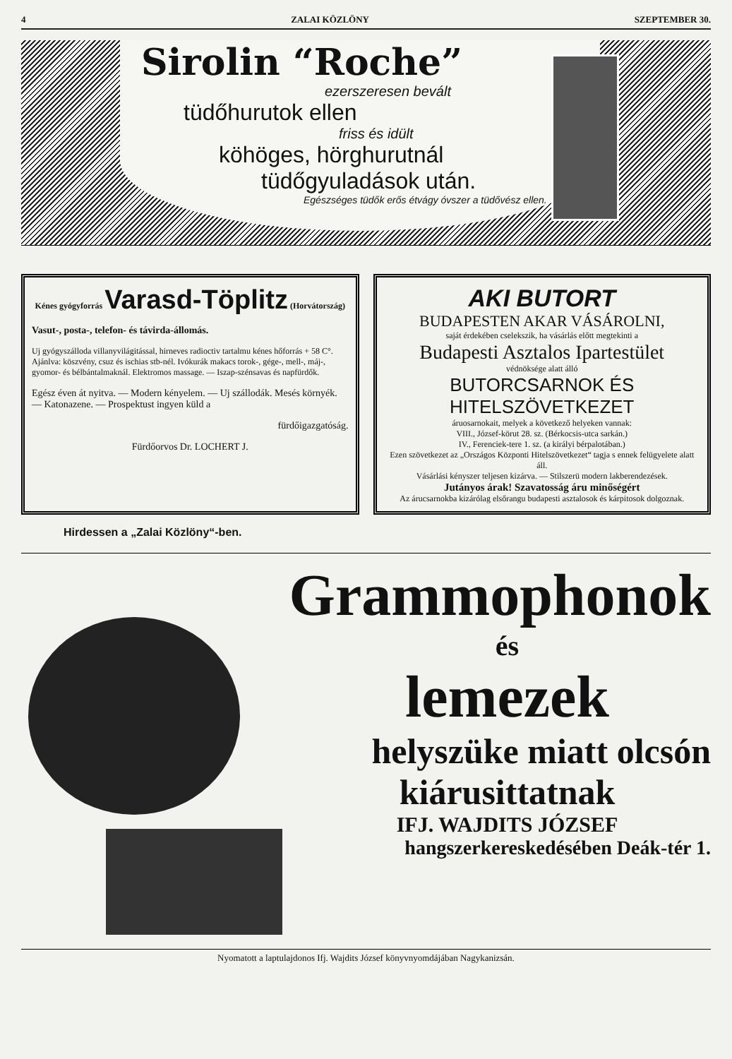4 ZALAI KÖZLÖNY SZEPTEMBER 30.
Sirolin “Roche”
ezerszeresen bevált
tüdőhurutok ellen
friss és idült
köhöges, hörghurutnál
tüdőgyuladások után.
Egészséges tüdők erős étvágy óvszer a tüdővész ellen.
Kénes gyógyforrás Varasd-Töplitz (Horvátország)
Vasut-, posta-, telefon- és távirda-állomás.
Uj gyógyszálloda villanyvilágitással, hirneves radioctiv tartalmu kénes hőforrás + 58 C°. Ajánlva: köszvény, csuz és ischias stb-nél. Ivókurák makacs torok-, gége-, mell-, máj-, gyomor- és bélbántalmaknál. Elektromos massage. — Iszap-szénsavas és napfürdők.
Egész éven át nyitva. — Modern kényelem. — Uj szállodák. Mesés környék. — Katonazene. — Prospektust ingyen küld a
fürdőigazgatóság.
Fürdőorvos Dr. LOCHERT J.
AKI BUTORT
BUDAPESTEN AKAR VÁSÁROLNI,
saját érdekében cselekszik, ha vásárlás előtt megtekinti a
Budapesti Asztalos Ipartestület
védnöksége alatt álló
BUTORCSARNOK ÉS HITELSZÖVETKEZET
áruosarnokait, melyek a következő helyeken vannak:
VIII., József-körut 28. sz. (Bérkocsis-utca sarkán.)
IV., Ferenciek-tere 1. sz. (a királyi bérpalotában.)
Ezen szövetkezet az „Országos Központi Hitelszövetkezet“ tagja s ennek felügyelete alatt áll.
Vásárlási kényszer teljesen kizárva. — Stilszerü modern lakberendezések.
Jutányos árak! Szavatosság áru minőségért
Az árucsarnokba kizárólag elsőrangu budapesti asztalosok és kárpitosok dolgoznak.
Hirdessen a „Zalai Közlöny“-ben.
Grammophonok
és
lemezek
helyszüke miatt olcsón
kiárusittatnak
IFJ. WAJDITS JÓZSEF
hangszerkereskedésében Deák-tér 1.
Nyomatott a laptulajdonos Ifj. Wajdits József könyvnyomdájában Nagykanizsán.